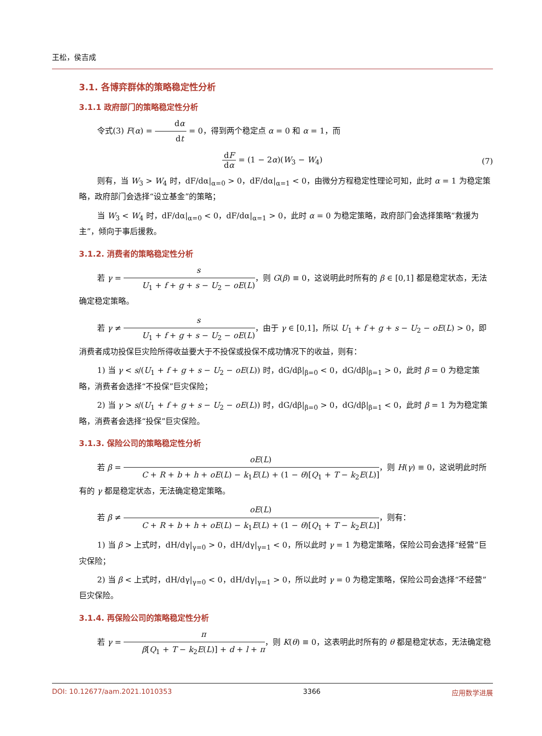王松，侯吉成
3.1. 各博弈群体的策略稳定性分析
3.1.1 政府部门的策略稳定性分析
令式(3) F(α) = dα dt = 0，得到两个稳定点 α = 0 和 α = 1，而
dF dα = (1 − 2α)(W<sub>3</sub> − W<sub>4</sub>)
(7)
则有，当 W<sub>3</sub> > W<sub>4</sub> 时，dF/dα|<sub>α=0</sub> > 0，dF/dα|<sub>α=1</sub> < 0，由微分方程稳定性理论可知，此时 α = 1 为稳定策略，政府部门会选择“设立基金”的策略；
当 W<sub>3</sub> < W<sub>4</sub> 时，dF/dα|<sub>α=0</sub> < 0，dF/dα|<sub>α=1</sub> > 0，此时 α = 0 为稳定策略，政府部门会选择策略“救援为主”，倾向于事后援救。
3.1.2. 消费者的策略稳定性分析
若 γ = s U<sub>1</sub> + f + g + s − U<sub>2</sub> − oE(L)，则 G(β) ≡ 0，这说明此时所有的 β ∈ [0,1] 都是稳定状态，无法确定稳定策略。
若 γ ≠ s U<sub>1</sub> + f + g + s − U<sub>2</sub> − oE(L)，由于 γ ∈ [0,1]，所以 U<sub>1</sub> + f + g + s − U<sub>2</sub> − oE(L) > 0，即消费者成功投保巨灾险所得收益要大于不投保或投保不成功情况下的收益，则有：
1) 当 γ < s/(U<sub>1</sub> + f + g + s − U<sub>2</sub> − oE(L)) 时，dG/dβ|<sub>β=0</sub> < 0，dG/dβ|<sub>β=1</sub> > 0，此时 β = 0 为稳定策略，消费者会选择“不投保”巨灾保险；
2) 当 γ > s/(U<sub>1</sub> + f + g + s − U<sub>2</sub> − oE(L)) 时，dG/dβ|<sub>β=0</sub> > 0，dG/dβ|<sub>β=1</sub> < 0，此时 β = 1 为为稳定策略，消费者会选择“投保”巨灾保险。
3.1.3. 保险公司的策略稳定性分析
若 β = oE(L) C + R + b + h + oE(L) − k<sub>1</sub>E(L) + (1 − θ)[Q<sub>1</sub> + T − k<sub>2</sub>E(L)]，则 H(γ) ≡ 0，这说明此时所有的 γ 都是稳定状态，无法确定稳定策略。
若 β ≠ oE(L) C + R + b + h + oE(L) − k<sub>1</sub>E(L) + (1 − θ)[Q<sub>1</sub> + T − k<sub>2</sub>E(L)]，则有：
1) 当 β > 上式时，dH/dγ|<sub>γ=0</sub> > 0，dH/dγ|<sub>γ=1</sub> < 0，所以此时 γ = 1 为稳定策略，保险公司会选择“经营”巨灾保险；
2) 当 β < 上式时，dH/dγ|<sub>γ=0</sub> < 0，dH/dγ|<sub>γ=1</sub> > 0，所以此时 γ = 0 为稳定策略，保险公司会选择“不经营”巨灾保险。
3.1.4. 再保险公司的策略稳定性分析
若 γ = π β[Q<sub>1</sub> + T − k<sub>2</sub>E(L)] + d + l + π，则 K(θ) ≡ 0，这表明此时所有的 θ 都是稳定状态，无法确定稳
DOI: 10.12677/aam.2021.1010353 3366 应用数学进展